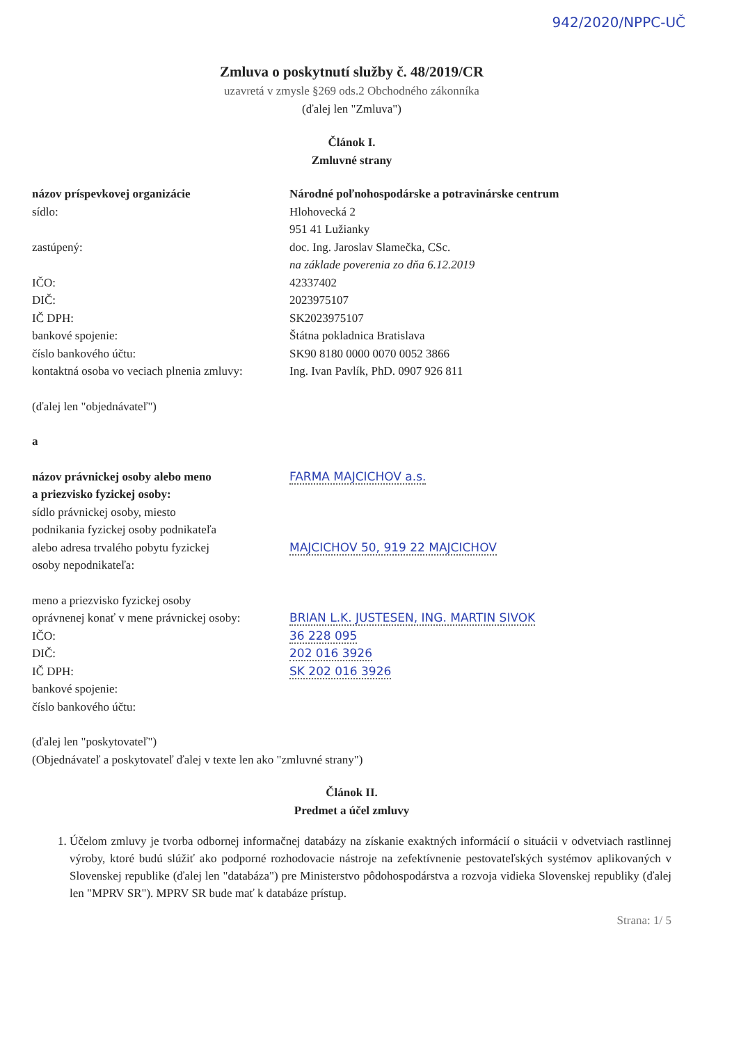942/2020/NPPC-UČ
Zmluva o poskytnutí služby č. 48/2019/CR
uzavretá v zmysle §269 ods.2 Obchodného zákonníka
(ďalej len "Zmluva")
Článok I.
Zmluvné strany
| názov príspevkovej organizácie | Národné poľnohospodárske a potravinárske centrum |
| sídlo: | Hlohovecká 2 951 41 Lužianky |
| zastúpený: | doc. Ing. Jaroslav Slamečka, CSc. na základe poverenia zo dňa 6.12.2019 |
| IČO: | 42337402 |
| DIČ: | 2023975107 |
| IČ DPH: | SK2023975107 |
| bankové spojenie: | Štátna pokladnica Bratislava |
| číslo bankového účtu: | SK90 8180 0000 0070 0052 3866 |
| kontaktná osoba vo veciach plnenia zmluvy: | Ing. Ivan Pavlík, PhD. 0907 926 811 |
(ďalej len "objednávateľ")
a
| názov právnickej osoby alebo meno a priezvisko fyzickej osoby: | FARMA MAJCICHOV a.s. |
| sídlo právnickej osoby, miesto podnikania fyzickej osoby podnikateľa alebo adresa trvalého pobytu fyzickej osoby nepodnikateľa: | MAJCICHOV 50, 919 22 MAJCICHOV |
| meno a priezvisko fyzickej osoby oprávnenej konať v mene právnickej osoby: | BRIAN L.K. JUSTESEN, ING. MARTIN SIVOK |
| IČO: | 36 228 095 |
| DIČ: | 202 016 3926 |
| IČ DPH: | SK 202 016 3926 |
| bankové spojenie: | |
| číslo bankového účtu: | |
(ďalej len "poskytovateľ")
(Objednávateľ a poskytovateľ ďalej v texte len ako "zmluvné strany")
Článok II.
Predmet a účel zmluvy
1. Účelom zmluvy je tvorba odbornej informačnej databázy na získanie exaktných informácií o situácii v odvetviach rastlinnej výroby, ktoré budú slúžiť ako podporné rozhodovacie nástroje na zefektívnenie pestovateľských systémov aplikovaných v Slovenskej republike (ďalej len "databáza") pre Ministerstvo pôdohospodárstva a rozvoja vidieka Slovenskej republiky (ďalej len "MPRV SR"). MPRV SR bude mať k databáze prístup.
Strana: 1/ 5